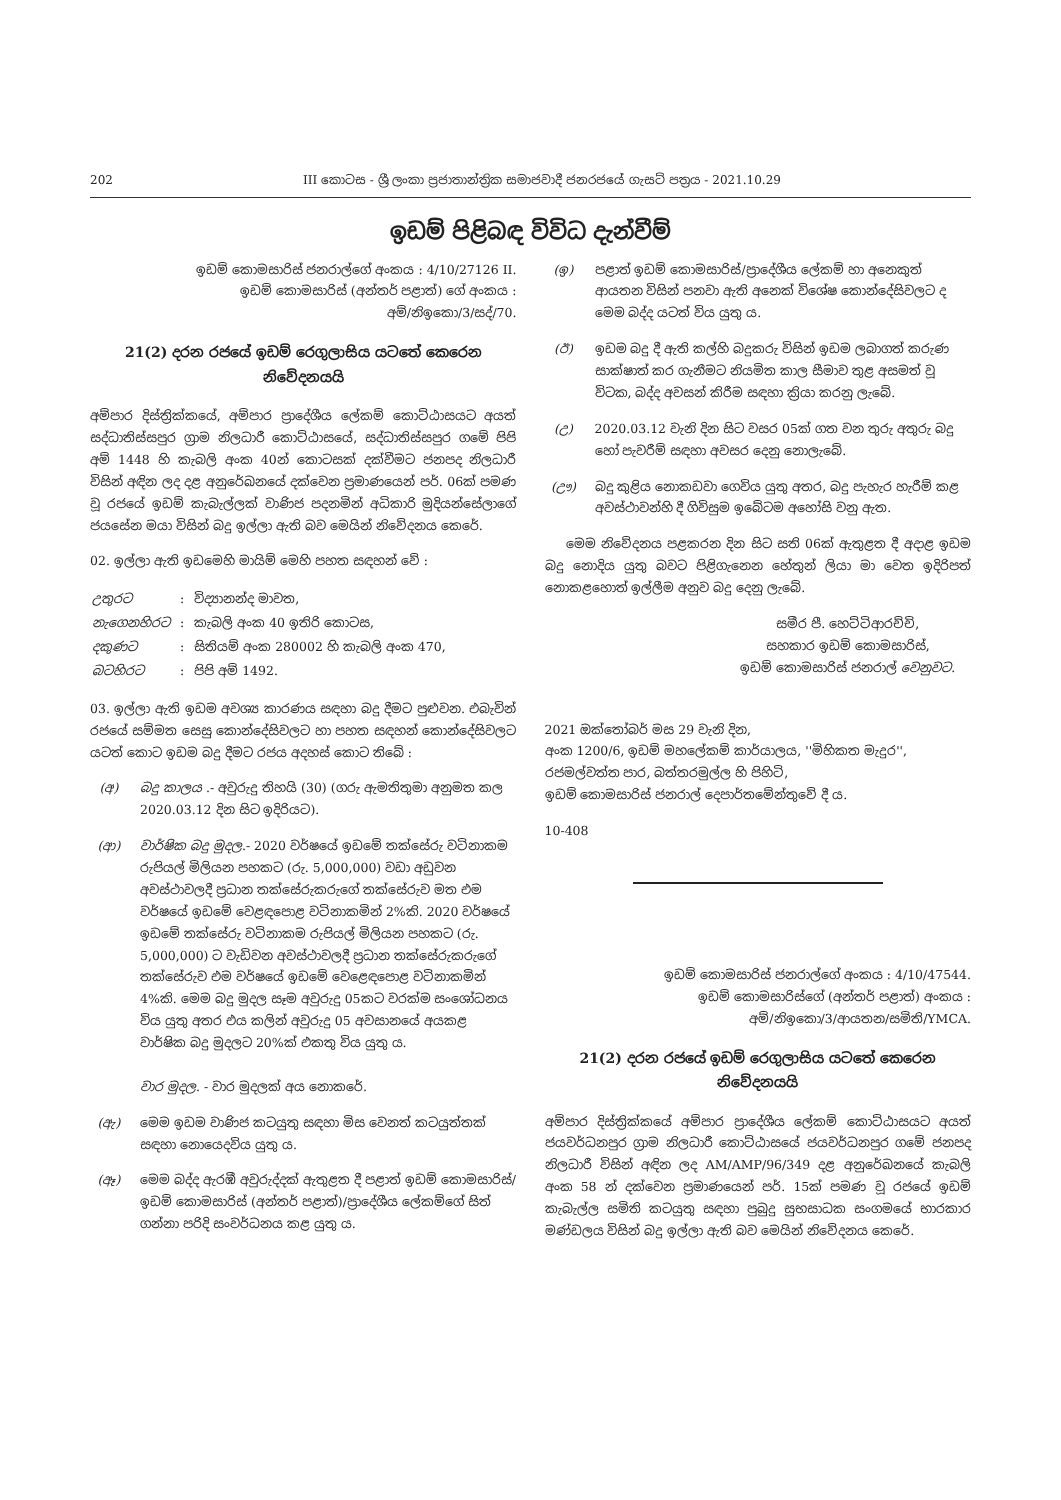202 III කොටස - ශ්‍රී ලංකා ප්‍රජාතාන්ත්‍රික සමාජවාදී ජනරජයේ ගැසට් පත්‍රය - 2021.10.29
ඉඩම් පිළිබඳ විවිධ දැන්වීම්
ඉඩම් කොමසාරිස් ජනරාල්ගේ අංකය : 4/10/27126 II.
ඉඩම් කොමසාරිස් (අන්තර් පළාත්) ගේ අංකය :
අම්/නිඉකො/3/සද්/70.
21(2) දරන රජයේ ඉඩම් රෙගුලාසිය යටතේ කෙරෙන නිවේදනයයි
අම්පාර දිස්ත්‍රික්කයේ, අම්පාර ප්‍රාදේශීය ලේකම් කොට්ඨාසයට අයත් සද්ධාතිස්සපුර ග්‍රාම නිලධාරී කොට්ඨාසයේ, සද්ධාතිස්සපුර ගමේ පිපි අම් 1448 හි කැබලි අංක 40න් කොටසක් දක්වීමට ජනපද නිලධාරී විසින් අඳින ලද දළ අනුරේඛනයේ දක්වෙන ප්‍රමාණයෙන් පර්. 06ක් පමණ වූ රජයේ ඉඩම් කැබැල්ලක් වාණිජ පදනමින් අධිකාරි මුදියන්සේලාගේ ජයසේන මයා විසින් බදු ඉල්ලා ඇති බව මෙයින් නිවේදනය කෙරේ.
02. ඉල්ලා ඇති ඉඩමෙහි මායිම් මෙහි පහත සඳහන් වේ :
| උතුරට | : | විද්‍යානන්ද මාවත, |
| නැගෙනහිරට | : | කැබලි අංක 40 ඉතිරි කොටස, |
| දකුණට | : | සිතියම් අංක 280002 හි කැබලි අංක 470, |
| බටහිරට | : | පිපි අම් 1492. |
03. ඉල්ලා ඇති ඉඩම අවශ්‍ය කාරණය සඳහා බදු දීමට පුළුවන. එබැවින් රජයේ සම්මත සෙසු කොන්දේසිවලට හා පහත සඳහන් කොන්දේසිවලට යටත් කොට ඉඩම බදු දීමට රජය අදහස් කොට තිබේ :
(අ) බදු කාලය .- අවුරුදු තිහයි (30) (ගරු ඇමතිතුමා අනුමත කල 2020.03.12 දින සිට ඉදිරියට).
(ආ) වාර්ෂික බදු මුදල.- 2020 වර්ෂයේ ඉඩමේ තක්සේරු වටිනාකම රුපියල් මිලියන පහකට (රු. 5,000,000) වඩා අඩුවන අවස්ථාවලදී ප්‍රධාන තක්සේරුකරුගේ තක්සේරුව මත එම වර්ෂයේ ඉඩමේ වෙළඳපොළ වටිනාකමින් 2%කි. 2020 වර්ෂයේ ඉඩමේ තක්සේරු වටිනාකම රුපියල් මිලියන පහකට (රු. 5,000,000) ට වැඩිවන අවස්ථාවලදී ප්‍රධාන තක්සේරුකරුගේ තක්සේරුව එම වර්ෂයේ ඉඩමේ වෙළෙඳපොළ වටිනාකමින් 4%කි. මෙම බදු මුදල සෑම අවුරුදු 05කට වරක්ම සංශෝධනය විය යුතු අතර එය කලින් අවුරුදු 05 අවසානයේ අයකළ වාර්ෂික බදු මුදලට 20%ක් එකතු විය යුතු ය.
වාර මුදල. - වාර මුදලක් අය නොකරේ.
(ඇ) මෙම ඉඩම වාණිජ කටයුතු සඳහා මිස වෙනත් කටයුත්තක් සඳහා නොයෙදවිය යුතු ය.
(ඈ) මෙම බද්ද ඇරඹී අවුරුද්දක් ඇතුළත දී පළාත් ඉඩම් කොමසාරිස්/ඉඩම් කොමසාරිස් (අන්තර් පළාත්)/ප්‍රාදේශීය ලේකම්ගේ සිත් ගන්නා පරිදි සංවර්ධනය කළ යුතු ය.
(ඉ) පළාත් ඉඩම් කොමසාරිස්/ප්‍රාදේශීය ලේකම් හා අනෙකුත් ආයතන විසින් පනවා ඇති අනෙක් විශේෂ කොන්දේසිවලට ද මෙම බද්ද යටත් විය යුතු ය.
(ඊ) ඉඩම බදු දී ඇති කල්හි බදුකරු විසින් ඉඩම ලබාගත් කරුණ සාක්ෂාත් කර ගැනීමට නියමිත කාල සීමාව තුළ අසමත් වූ විටක, බද්ද අවසන් කිරීම සඳහා ක්‍රියා කරනු ලැබේ.
(උ) 2020.03.12 වැනි දින සිට වසර 05ක් ගත වන තුරු අතුරු බදු හෝ පැවරීම් සඳහා අවසර දෙනු නොලැබේ.
(ඌ) බදු කුළිය නොකඩවා ගෙවිය යුතු අතර, බදු පැහැර හැරීම් කළ අවස්ථාවන්හි දී ගිවිසුම ඉබේටම අහෝසි වනු ඇත.
මෙම නිවේදනය පළකරන දින සිට සති 06ක් ඇතුළත දී අදාළ ඉඩම බදු නොදිය යුතු බවට පිළිගැනෙන හේතුන් ලියා මා වෙත ඉදිරිපත් නොකළහොත් ඉල්ලීම අනුව බදු දෙනු ලැබේ.
සමීර පී. හෙට්ටිආරච්චි,
සහකාර ඉඩම් කොමසාරිස්,
ඉඩම් කොමසාරිස් ජනරාල් වෙනුවට.
2021 ඔක්තෝබර් මස 29 වැනි දින,
අංක 1200/6, ඉඩම් මහලේකම් කාර්යාලය, ''මිහිකත මැදුර'',
රජමල්වත්ත පාර, බත්තරමුල්ල හි පිහිටි,
ඉඩම් කොමසාරිස් ජනරාල් දෙපාර්තමේන්තුවේ දී ය.
10-408
ඉඩම් කොමසාරිස් ජනරාල්ගේ අංකය : 4/10/47544.
ඉඩම් කොමසාරිස්ගේ (අන්තර් පළාත්) අංකය :
අම්/නිඉකො/3/ආයතන/සමිති/YMCA.
21(2) දරන රජයේ ඉඩම් රෙගුලාසිය යටතේ කෙරෙන නිවේදනයයි
අම්පාර දිස්ත්‍රික්කයේ අම්පාර ප්‍රාදේශීය ලේකම් කොට්ඨාසයට අයත් ජයවර්ධනපුර ග්‍රාම නිලධාරී කොට්ඨාසයේ ජයවර්ධනපුර ගමේ ජනපද නිලධාරී විසින් අඳින ලද AM/AMP/96/349 දළ අනුරේඛනයේ කැබලි අංක 58 න් දක්වෙන ප්‍රමාණයෙන් පර්. 15ක් පමණ වූ රජයේ ඉඩම් කැබැල්ල සමිති කටයුතු සඳහා පුබුදු සුභසාධක සංගමයේ භාරකාර මණ්ඩලය විසින් බදු ඉල්ලා ඇති බව මෙයින් නිවේදනය කෙරේ.